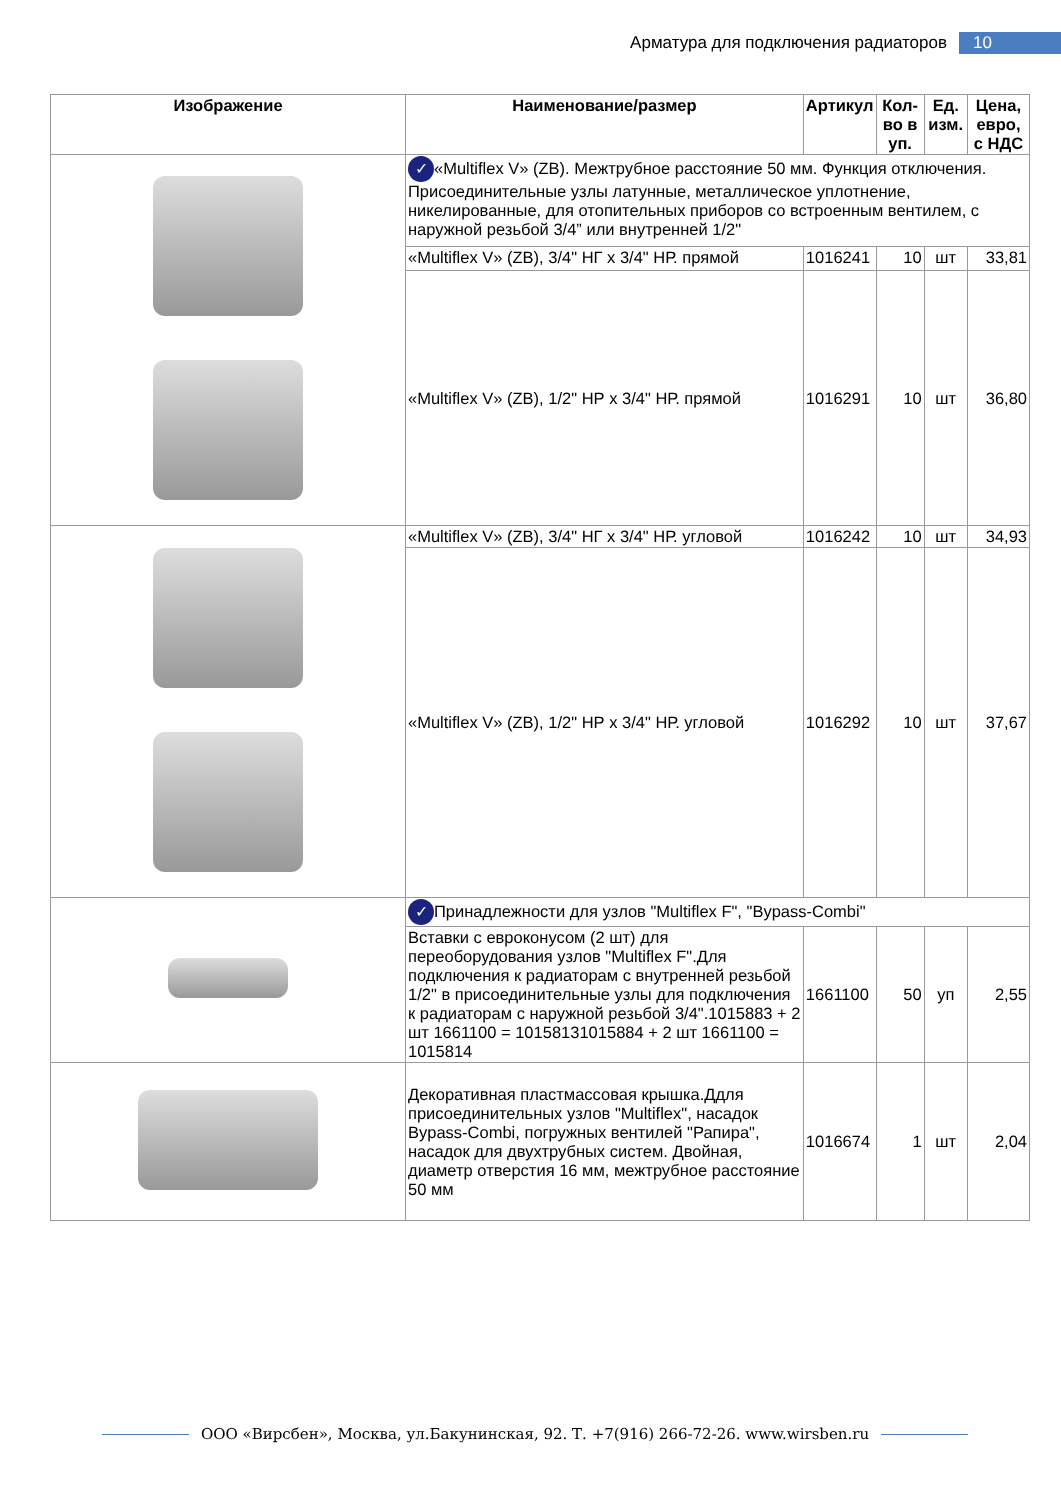Арматура для подключения радиаторов 10
| Изображение | Наименование/размер | Артикул | Кол-во в уп. | Ед. изм. | Цена, евро, с НДС |
| --- | --- | --- | --- | --- | --- |
| | ✓ «Multiflex V» (ZB). Межтрубное расстояние 50 мм. Функция отключения. Присоединительные узлы латунные, металлическое уплотнение, никелированные, для отопительных приборов со встроенным вентилем, с наружной резьбой 3/4” или внутренней 1/2" | | | | |
| | «Multiflex V» (ZB), 3/4" НГ х 3/4" НР. прямой | 1016241 | 10 | шт | 33,81 |
| | «Multiflex V» (ZB), 1/2" НР х 3/4" НР. прямой | 1016291 | 10 | шт | 36,80 |
| | «Multiflex V» (ZB), 3/4" НГ х 3/4" НР. угловой | 1016242 | 10 | шт | 34,93 |
| | «Multiflex V» (ZB), 1/2" НР х 3/4" НР. угловой | 1016292 | 10 | шт | 37,67 |
| | ✓ Принадлежности для узлов "Multiflex F", "Bypass-Combi" | | | | |
| | Вставки с евроконусом (2 шт) для переоборудования узлов "Multiflex F".Для подключения к радиаторам с внутренней резьбой 1/2" в присоединительные узлы для подключения к радиаторам с наружной резьбой 3/4".1015883 + 2 шт 1661100 = 10158131015884 + 2 шт 1661100 = 1015814 | 1661100 | 50 | уп | 2,55 |
| | Декоративная пластмассовая крышка.Ддля присоединительных узлов "Multiflex", насадок Bypass-Combi, погружных вентилей "Рапира", насадок для двухтрубных систем. Двойная, диаметр отверстия 16 мм, межтрубное расстояние 50 мм | 1016674 | 1 | шт | 2,04 |
ООО «Вирсбен», Москва, ул.Бакунинская, 92. Т. +7(916) 266-72-26. www.wirsben.ru